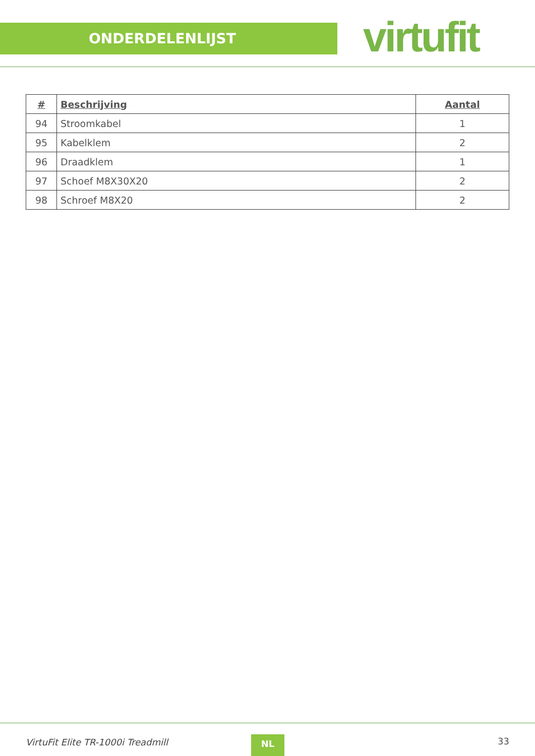ONDERDELENLIJST virtufit
| # | Beschrijving | Aantal |
| --- | --- | --- |
| 94 | Stroomkabel | 1 |
| 95 | Kabelklem | 2 |
| 96 | Draadklem | 1 |
| 97 | Schoef M8X30X20 | 2 |
| 98 | Schroef M8X20 | 2 |
VirtuFit Elite TR-1000i Treadmill
NL 33